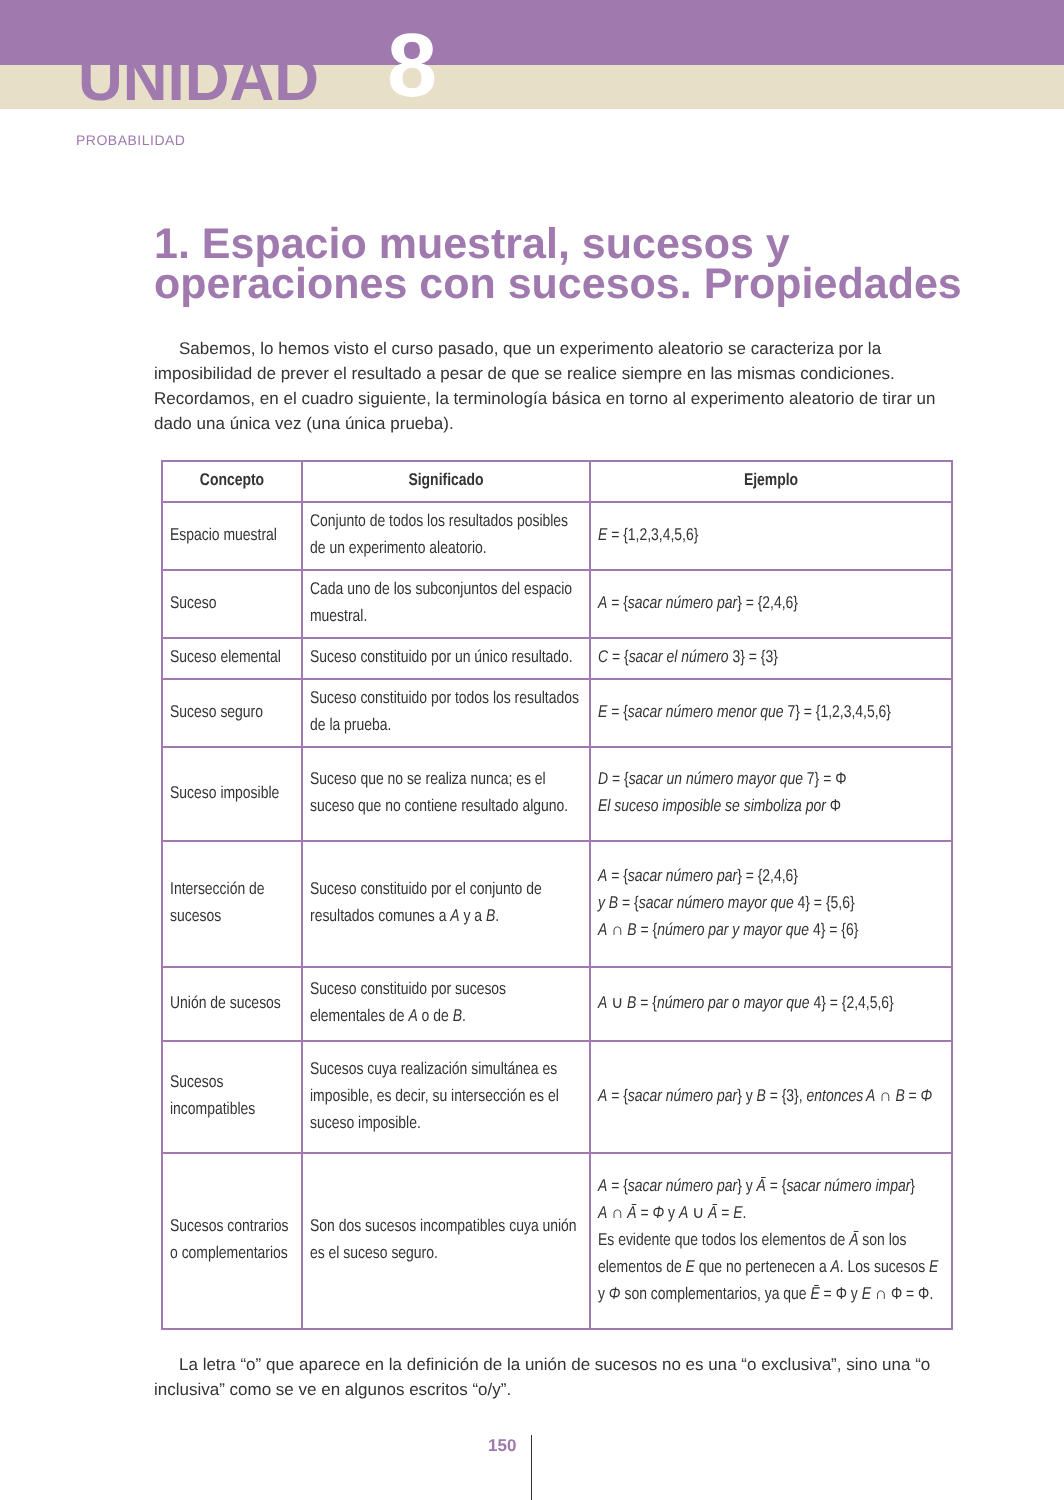UNIDAD 8
PROBABILIDAD
1. Espacio muestral, sucesos y operaciones con sucesos. Propiedades
Sabemos, lo hemos visto el curso pasado, que un experimento aleatorio se caracteriza por la imposibilidad de prever el resultado a pesar de que se realice siempre en las mismas condiciones. Recordamos, en el cuadro siguiente, la terminología básica en torno al experimento aleatorio de tirar un dado una única vez (una única prueba).
| Concepto | Significado | Ejemplo |
| --- | --- | --- |
| Espacio muestral | Conjunto de todos los resultados posibles de un experimento aleatorio. | E = {1,2,3,4,5,6} |
| Suceso | Cada uno de los subconjuntos del espacio muestral. | A = { sacar número par } = {2,4,6} |
| Suceso elemental | Suceso constituido por un único resultado. | C = { sacar el número 3} = {3} |
| Suceso seguro | Suceso constituido por todos los resultados de la prueba. | E = { sacar número menor que 7} = {1,2,3,4,5,6} |
| Suceso imposible | Suceso que no se realiza nunca; es el suceso que no contiene resultado alguno. | D = { sacar un número mayor que 7} = Φ El suceso imposible se simboliza por Φ |
| Intersección de sucesos | Suceso constituido por el conjunto de resultados comunes a A y a B . | A = { sacar número par } = {2,4,6} y B = { sacar número mayor que 4} = {5,6} A ∩ B = { número par y mayor que 4} = {6} |
| Unión de sucesos | Suceso constituido por sucesos elementales de A o de B . | A ∪ B = { número par o mayor que 4} = {2,4,5,6} |
| Sucesos incompatibles | Sucesos cuya realización simultánea es imposible, es decir, su intersección es el suceso imposible. | A = { sacar número par } y B = {3}, entonces A ∩ B = Φ |
| Sucesos contrarios o complementarios | Son dos sucesos incompatibles cuya unión es el suceso seguro. | A = { sacar número par } y Ā = { sacar número impar } A ∩ Ā = Φ y A ∪ Ā = E . Es evidente que todos los elementos de Ā son los elementos de E que no pertenecen a A . Los sucesos E y Φ son complementarios, ya que Ē = Φ y E ∩ Φ = Φ. |
La letra “o” que aparece en la definición de la unión de sucesos no es una “o exclusiva”, sino una “o inclusiva” como se ve en algunos escritos “o/y”.
150